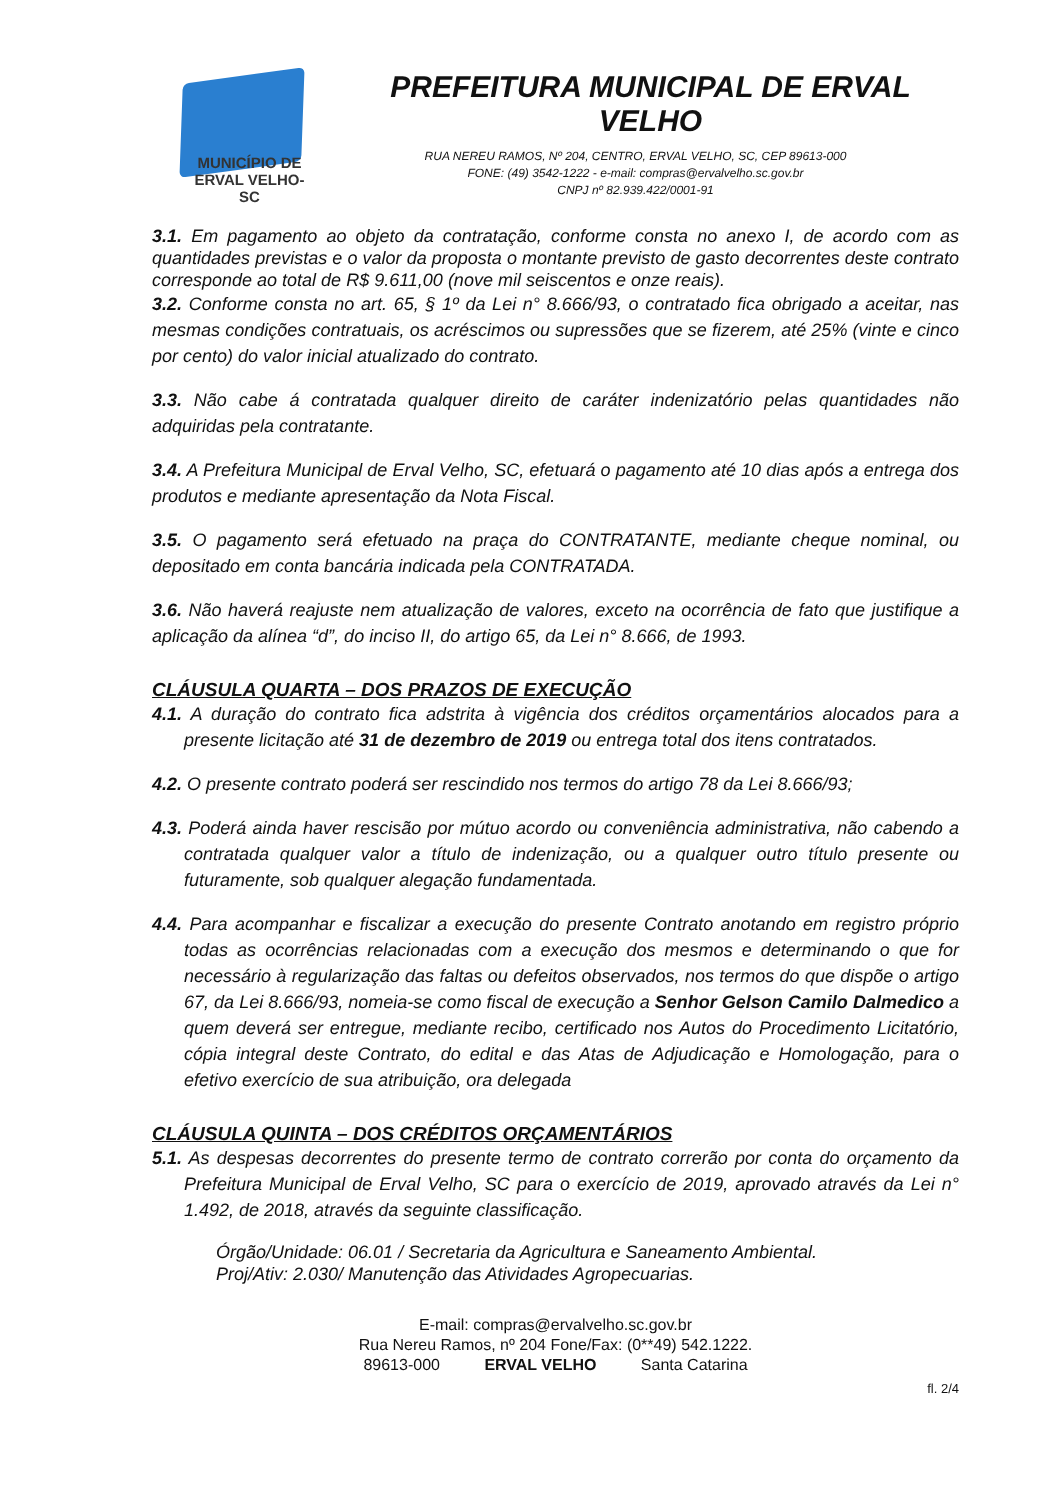MUNICÍPIO DE
ERVAL VELHO-SC
PREFEITURA MUNICIPAL DE ERVAL VELHO
RUA NEREU RAMOS, Nº 204, CENTRO, ERVAL VELHO, SC, CEP 89613-000
FONE: (49) 3542-1222 - e-mail: compras@ervalvelho.sc.gov.br
CNPJ nº 82.939.422/0001-91
3.1. Em pagamento ao objeto da contratação, conforme consta no anexo I, de acordo com as quantidades previstas e o valor da proposta o montante previsto de gasto decorrentes deste contrato corresponde ao total de R$ 9.611,00 (nove mil seiscentos e onze reais).
3.2. Conforme consta no art. 65, § 1º da Lei n° 8.666/93, o contratado fica obrigado a aceitar, nas mesmas condições contratuais, os acréscimos ou supressões que se fizerem, até 25% (vinte e cinco por cento) do valor inicial atualizado do contrato.
3.3. Não cabe á contratada qualquer direito de caráter indenizatório pelas quantidades não adquiridas pela contratante.
3.4. A Prefeitura Municipal de Erval Velho, SC, efetuará o pagamento até 10 dias após a entrega dos produtos e mediante apresentação da Nota Fiscal.
3.5. O pagamento será efetuado na praça do CONTRATANTE, mediante cheque nominal, ou depositado em conta bancária indicada pela CONTRATADA.
3.6. Não haverá reajuste nem atualização de valores, exceto na ocorrência de fato que justifique a aplicação da alínea “d”, do inciso II, do artigo 65, da Lei n° 8.666, de 1993.
CLÁUSULA QUARTA – DOS PRAZOS DE EXECUÇÃO
4.1. A duração do contrato fica adstrita à vigência dos créditos orçamentários alocados para a presente licitação até 31 de dezembro de 2019 ou entrega total dos itens contratados.
4.2. O presente contrato poderá ser rescindido nos termos do artigo 78 da Lei 8.666/93;
4.3. Poderá ainda haver rescisão por mútuo acordo ou conveniência administrativa, não cabendo a contratada qualquer valor a título de indenização, ou a qualquer outro título presente ou futuramente, sob qualquer alegação fundamentada.
4.4. Para acompanhar e fiscalizar a execução do presente Contrato anotando em registro próprio todas as ocorrências relacionadas com a execução dos mesmos e determinando o que for necessário à regularização das faltas ou defeitos observados, nos termos do que dispõe o artigo 67, da Lei 8.666/93, nomeia-se como fiscal de execução a Senhor Gelson Camilo Dalmedico a quem deverá ser entregue, mediante recibo, certificado nos Autos do Procedimento Licitatório, cópia integral deste Contrato, do edital e das Atas de Adjudicação e Homologação, para o efetivo exercício de sua atribuição, ora delegada
CLÁUSULA QUINTA – DOS CRÉDITOS ORÇAMENTÁRIOS
5.1. As despesas decorrentes do presente termo de contrato correrão por conta do orçamento da Prefeitura Municipal de Erval Velho, SC para o exercício de 2019, aprovado através da Lei n° 1.492, de 2018, através da seguinte classificação.
Órgão/Unidade: 06.01 / Secretaria da Agricultura e Saneamento Ambiental.
Proj/Ativ: 2.030/ Manutenção das Atividades Agropecuarias.
E-mail: compras@ervalvelho.sc.gov.br
Rua Nereu Ramos, nº 204 Fone/Fax: (0**49) 542.1222.
89613-000 ERVAL VELHO Santa Catarina
fl. 2/4